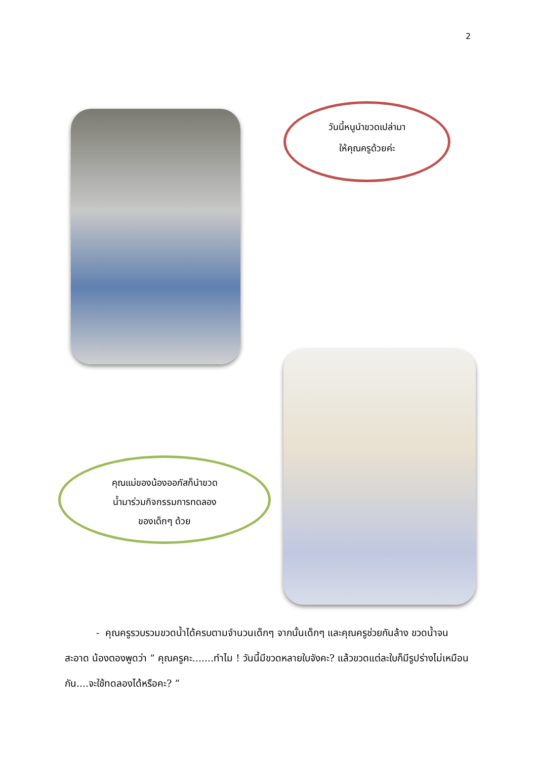2
วันนี้หนูนำขวดเปล่ามา
ให้คุณครูด้วยค่ะ
คุณแม่ของน้องออกัสก็นำขวด
น้ำมาร่วมกิจกรรมการทดลอง
ของเด็กๆ ด้วย
- คุณครูรวบรวมขวดน้ำได้ครบตามจำนวนเด็กๆ จากนั้นเด็กๆ และคุณครูช่วยกันล้าง ขวดน้ำจนสะอาด น้องตองพูดว่า “ คุณครูคะ.......ทำไม ! วันนี้มีขวดหลายใบจังคะ? แล้วขวดแต่ละใบก็มีรูปร่างไม่เหมือนกัน....จะใช้ทดลองได้หรือคะ? ”